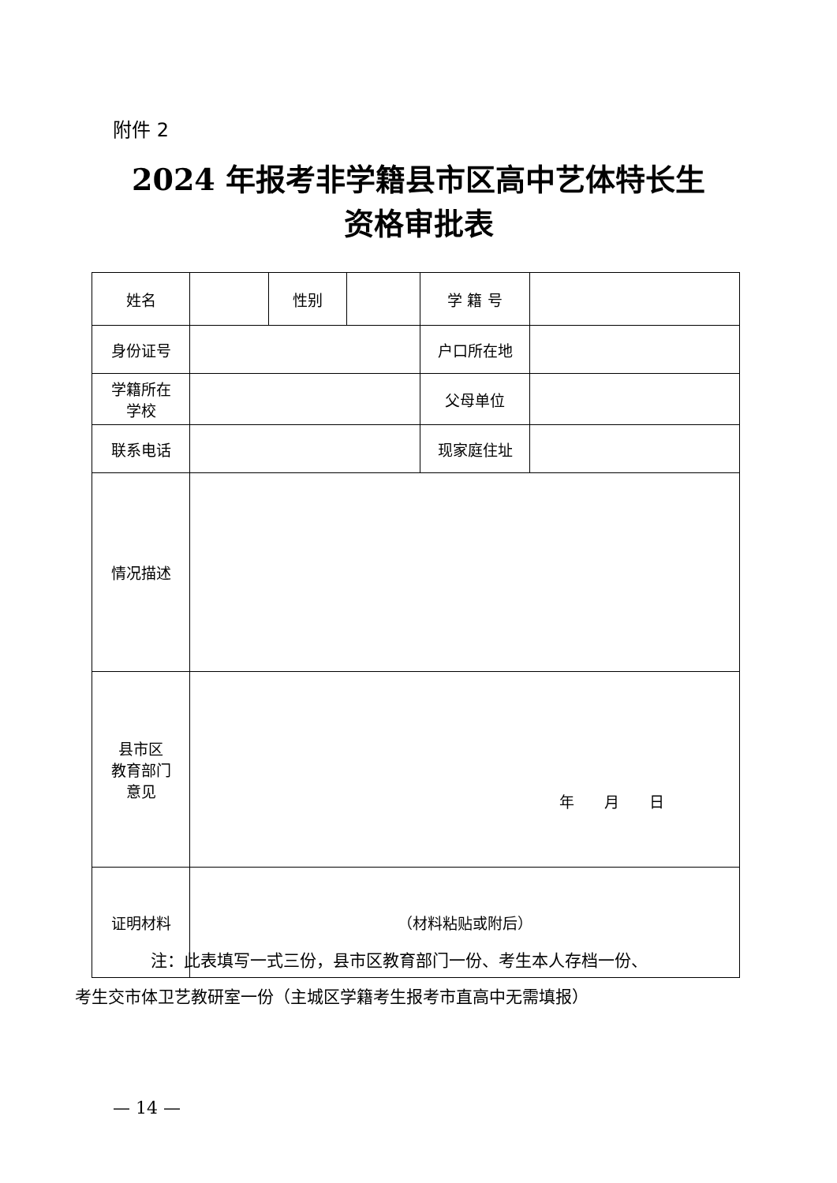附件 2
2024 年报考非学籍县市区高中艺体特长生
资格审批表
| 姓名 | | 性别 | | 学 籍 号 | |
| 身份证号 | | | | 户口所在地 | |
| 学籍所在 学校 | | | | 父母单位 | |
| 联系电话 | | | | 现家庭住址 | |
| 情况描述 | | | | | |
| 县市区 教育部门 意见 | 年 月 日 | | | | |
| 证明材料 | （材料粘贴或附后） | | | | |
注：此表填写一式三份，县市区教育部门一份、考生本人存档一份、
考生交市体卫艺教研室一份（主城区学籍考生报考市直高中无需填报）
— 14 —